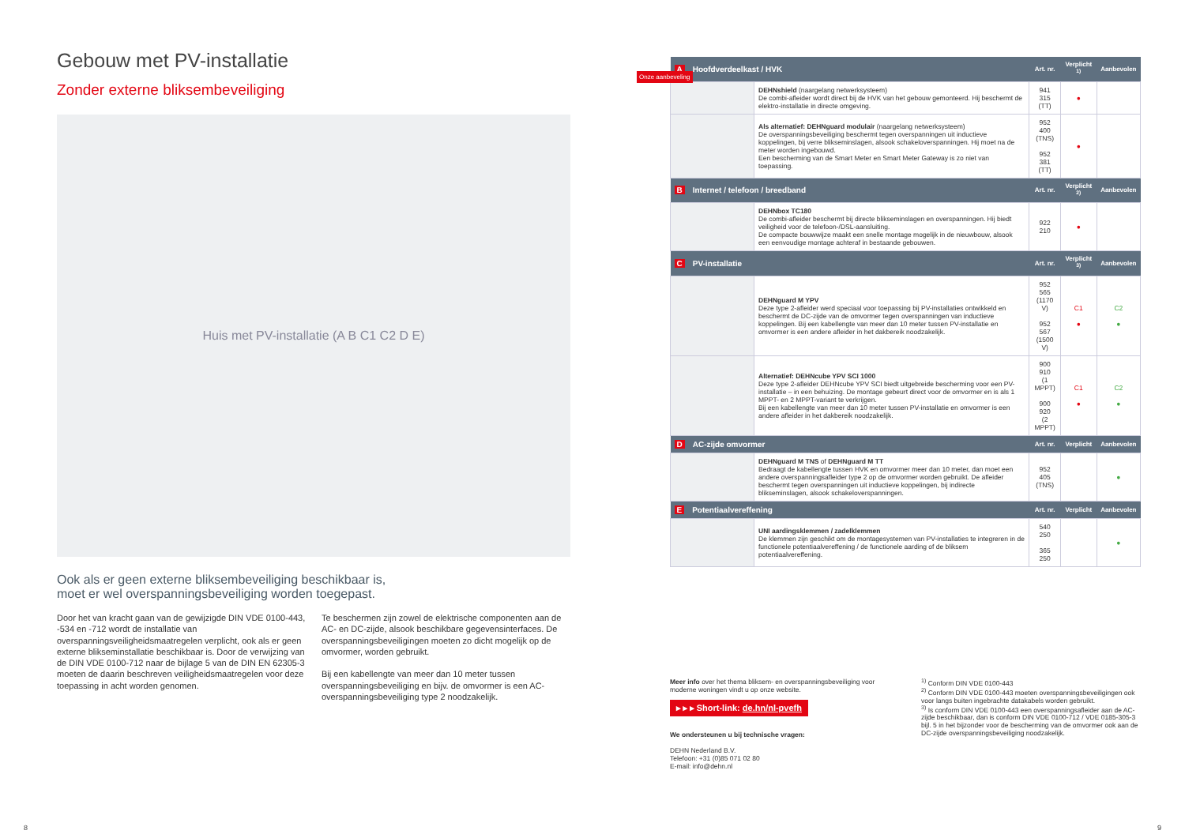Gebouw met PV-installatie
Zonder externe bliksembeveiliging
Huis met PV-installatie (A B C1 C2 D E)
Ook als er geen externe bliksembeveiliging beschikbaar is,
moet er wel overspanningsbeveiliging worden toegepast.
Door het van kracht gaan van de gewijzigde DIN VDE 0100-443, -534 en -712 wordt de installatie van overspanningsveiligheidsmaatregelen verplicht, ook als er geen externe blikseminstallatie beschikbaar is. Door de verwijzing van de DIN VDE 0100-712 naar de bijlage 5 van de DIN EN 62305-3 moeten de daarin beschreven veiligheidsmaatregelen voor deze toepassing in acht worden genomen.
Te beschermen zijn zowel de elektrische componenten aan de AC- en DC-zijde, alsook beschikbare gegevensinterfaces. De overspanningsbeveiligingen moeten zo dicht mogelijk op de omvormer, worden gebruikt.
Bij een kabellengte van meer dan 10 meter tussen overspanningsbeveiliging en bijv. de omvormer is een AC-overspanningsbeveiliging type 2 noodzakelijk.
Onze aanbeveling
| A Hoofdverdeelkast / HVK | | Art. nr. | Verplicht <sup>1)</sup> | Aanbevolen |
| --- | --- | --- | --- | --- |
| | DEHNshield (naargelang netwerksysteem) De combi-afleider wordt direct bij de HVK van het gebouw gemonteerd. Hij beschermt de elektro-installatie in directe omgeving. | 941 315 (TT) | ● | |
| | Als alternatief: DEHNguard modulair (naargelang netwerksysteem) De overspanningsbeveiliging beschermt tegen overspanningen uit inductieve koppelingen, bij verre blikseminslagen, alsook schakeloverspanningen. Hij moet na de meter worden ingebouwd. Een bescherming van de Smart Meter en Smart Meter Gateway is zo niet van toepassing. | 952 400 (TNS) 952 381 (TT) | ● | |
| B Internet / telefoon / breedband | | Art. nr. | Verplicht <sup>2)</sup> | Aanbevolen |
| | DEHNbox TC180 De combi-afleider beschermt bij directe blikseminslagen en overspanningen. Hij biedt veiligheid voor de telefoon-/DSL-aansluiting. De compacte bouwwijze maakt een snelle montage mogelijk in de nieuwbouw, alsook een eenvoudige montage achteraf in bestaande gebouwen. | 922 210 | ● | |
| C PV-installatie | | Art. nr. | Verplicht <sup>3)</sup> | Aanbevolen |
| | DEHNguard M YPV Deze type 2-afleider werd speciaal voor toepassing bij PV-installaties ontwikkeld en beschermt de DC-zijde van de omvormer tegen overspanningen van inductieve koppelingen. Bij een kabellengte van meer dan 10 meter tussen PV-installatie en omvormer is een andere afleider in het dakbereik noodzakelijk. | 952 565 (1170 V) 952 567 (1500 V) | C1 ● | C2 ● |
| | Alternatief: DEHNcube YPV SCI 1000 Deze type 2-afleider DEHNcube YPV SCI biedt uitgebreide bescherming voor een PV-installatie – in een behuizing. De montage gebeurt direct voor de omvormer en is als 1 MPPT- en 2 MPPT-variant te verkrijgen. Bij een kabellengte van meer dan 10 meter tussen PV-installatie en omvormer is een andere afleider in het dakbereik noodzakelijk. | 900 910 (1 MPPT) 900 920 (2 MPPT) | C1 ● | C2 ● |
| D AC-zijde omvormer | | Art. nr. | Verplicht | Aanbevolen |
| | DEHNguard M TNS of DEHNguard M TT Bedraagt de kabellengte tussen HVK en omvormer meer dan 10 meter, dan moet een andere overspanningsafleider type 2 op de omvormer worden gebruikt. De afleider beschermt tegen overspanningen uit inductieve koppelingen, bij indirecte blikseminslagen, alsook schakeloverspanningen. | 952 405 (TNS) | | ● |
| E Potentiaalvereffening | | Art. nr. | Verplicht | Aanbevolen |
| | UNI aardingsklemmen / zadelklemmen De klemmen zijn geschikt om de montagesystemen van PV-installaties te integreren in de functionele potentiaalvereffening / de functionele aarding of de bliksem potentiaalvereffening. | 540 250 365 250 | | ● |
Meer info over het thema bliksem- en overspanningsbeveiliging voor moderne woningen vindt u op onze website.
▸ ▸ ▸ Short-link: de.hn/nl-pvefh
We ondersteunen u bij technische vragen:
DEHN Nederland B.V.
Telefoon: +31 (0)85 071 02 80
E-mail: info@dehn.nl
<sup>1)</sup> Conform DIN VDE 0100-443
<sup>2)</sup> Conform DIN VDE 0100-443 moeten overspanningsbeveiligingen ook voor langs buiten ingebrachte datakabels worden gebruikt.
<sup>3)</sup> Is conform DIN VDE 0100-443 een overspanningsafleider aan de AC-zijde beschikbaar, dan is conform DIN VDE 0100-712 / VDE 0185-305-3 bijl. 5 in het bijzonder voor de bescherming van de omvormer ook aan de DC-zijde overspanningsbeveiliging noodzakelijk.
8 9